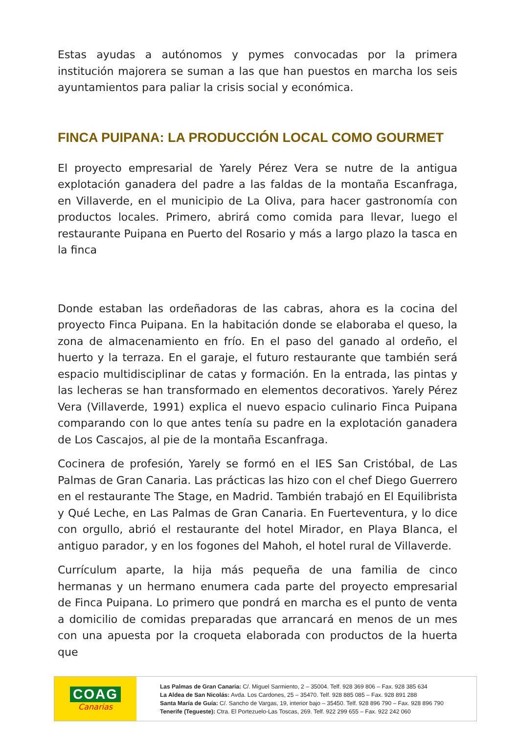Estas ayudas a autónomos y pymes convocadas por la primera institución majorera se suman a las que han puestos en marcha los seis ayuntamientos para paliar la crisis social y económica.
FINCA PUIPANA: LA PRODUCCIÓN LOCAL COMO GOURMET
El proyecto empresarial de Yarely Pérez Vera se nutre de la antigua explotación ganadera del padre a las faldas de la montaña Escanfraga, en Villaverde, en el municipio de La Oliva, para hacer gastronomía con productos locales. Primero, abrirá como comida para llevar, luego el restaurante Puipana en Puerto del Rosario y más a largo plazo la tasca en la finca
Donde estaban las ordeñadoras de las cabras, ahora es la cocina del proyecto Finca Puipana. En la habitación donde se elaboraba el queso, la zona de almacenamiento en frío. En el paso del ganado al ordeño, el huerto y la terraza. En el garaje, el futuro restaurante que también será espacio multidisciplinar de catas y formación. En la entrada, las pintas y las lecheras se han transformado en elementos decorativos. Yarely Pérez Vera (Villaverde, 1991) explica el nuevo espacio culinario Finca Puipana comparando con lo que antes tenía su padre en la explotación ganadera de Los Cascajos, al pie de la montaña Escanfraga.
Cocinera de profesión, Yarely se formó en el IES San Cristóbal, de Las Palmas de Gran Canaria. Las prácticas las hizo con el chef Diego Guerrero en el restaurante The Stage, en Madrid. También trabajó en El Equilibrista y Qué Leche, en Las Palmas de Gran Canaria. En Fuerteventura, y lo dice con orgullo, abrió el restaurante del hotel Mirador, en Playa Blanca, el antiguo parador, y en los fogones del Mahoh, el hotel rural de Villaverde.
Currículum aparte, la hija más pequeña de una familia de cinco hermanas y un hermano enumera cada parte del proyecto empresarial de Finca Puipana. Lo primero que pondrá en marcha es el punto de venta a domicilio de comidas preparadas que arrancará en menos de un mes con una apuesta por la croqueta elaborada con productos de la huerta que
COAG
Canarias
Las Palmas de Gran Canaria: C/. Miguel Sarmiento, 2 – 35004. Telf. 928 369 806 – Fax. 928 385 634
La Aldea de San Nicolás: Avda. Los Cardones, 25 – 35470. Telf. 928 885 085 – Fax. 928 891 288
Santa María de Guía: C/. Sancho de Vargas, 19, interior bajo – 35450. Telf. 928 896 790 – Fax. 928 896 790
Tenerife (Tegueste): Ctra. El Portezuelo-Las Toscas, 269. Telf. 922 299 655 – Fax. 922 242 060